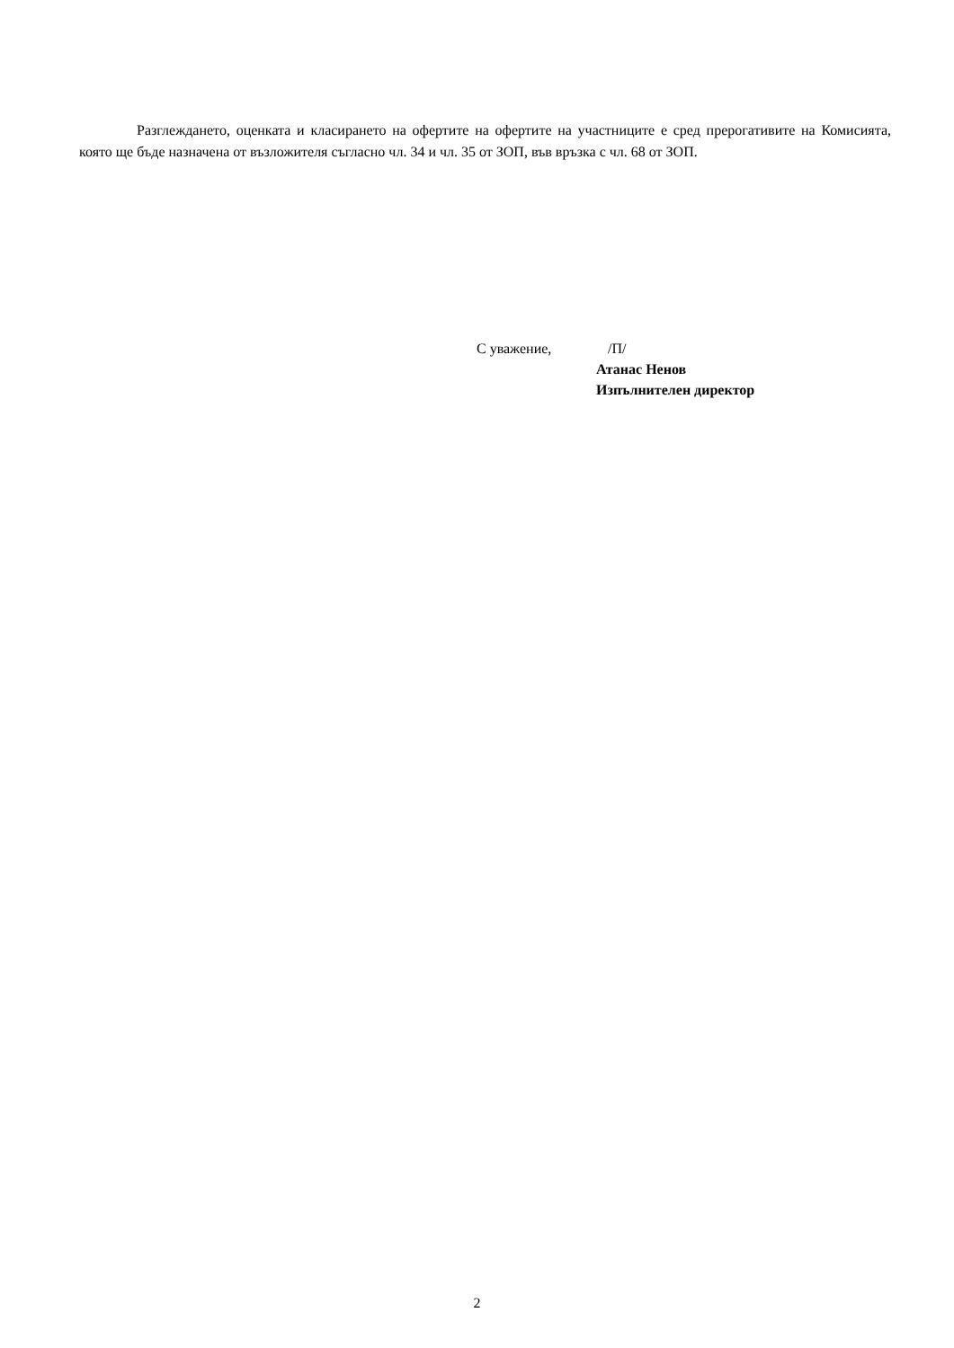Разглеждането, оценката и класирането на офертите на офертите на участниците е сред прерогативите на Комисията, която ще бъде назначена от възложителя съгласно чл. 34 и чл. 35 от ЗОП, във връзка с чл. 68 от ЗОП.
С уважение, /П/
Атанас Ненов
Изпълнителен директор
2